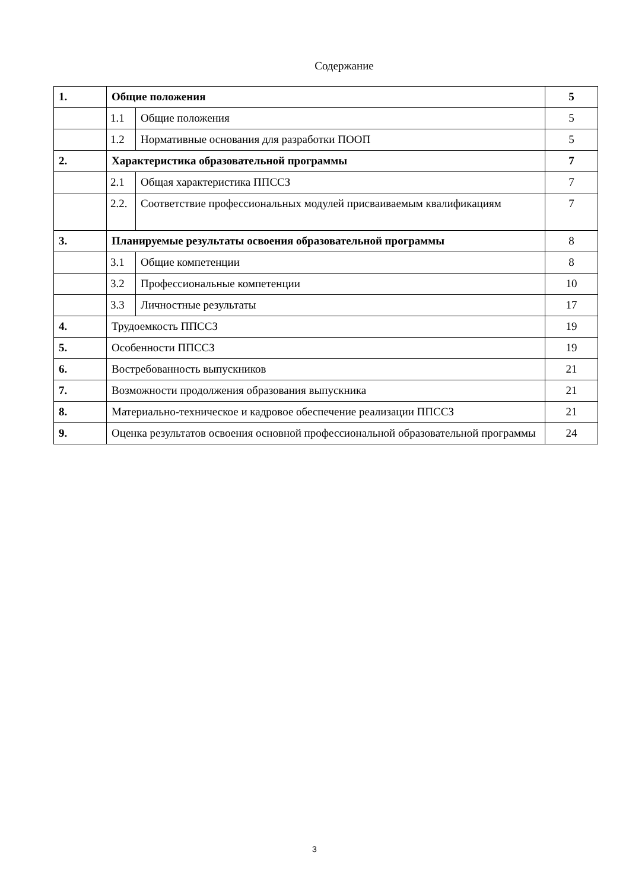Содержание
| 1. | Общие положения | | 5 |
| | 1.1 | Общие положения | 5 |
| | 1.2 | Нормативные основания для разработки ПООП | 5 |
| 2. | Характеристика образовательной программы | | 7 |
| | 2.1 | Общая характеристика ППССЗ | 7 |
| | 2.2. | Соответствие профессиональных модулей присваиваемым квалификациям | 7 |
| 3. | Планируемые результаты освоения образовательной программы | | 8 |
| | 3.1 | Общие компетенции | 8 |
| | 3.2 | Профессиональные компетенции | 10 |
| | 3.3 | Личностные результаты | 17 |
| 4. | Трудоемкость ППССЗ | | 19 |
| 5. | Особенности ППССЗ | | 19 |
| 6. | Востребованность выпускников | | 21 |
| 7. | Возможности продолжения образования выпускника | | 21 |
| 8. | Материально-техническое и кадровое обеспечение реализации ППССЗ | | 21 |
| 9. | Оценка результатов освоения основной профессиональной образовательной программы | | 24 |
3